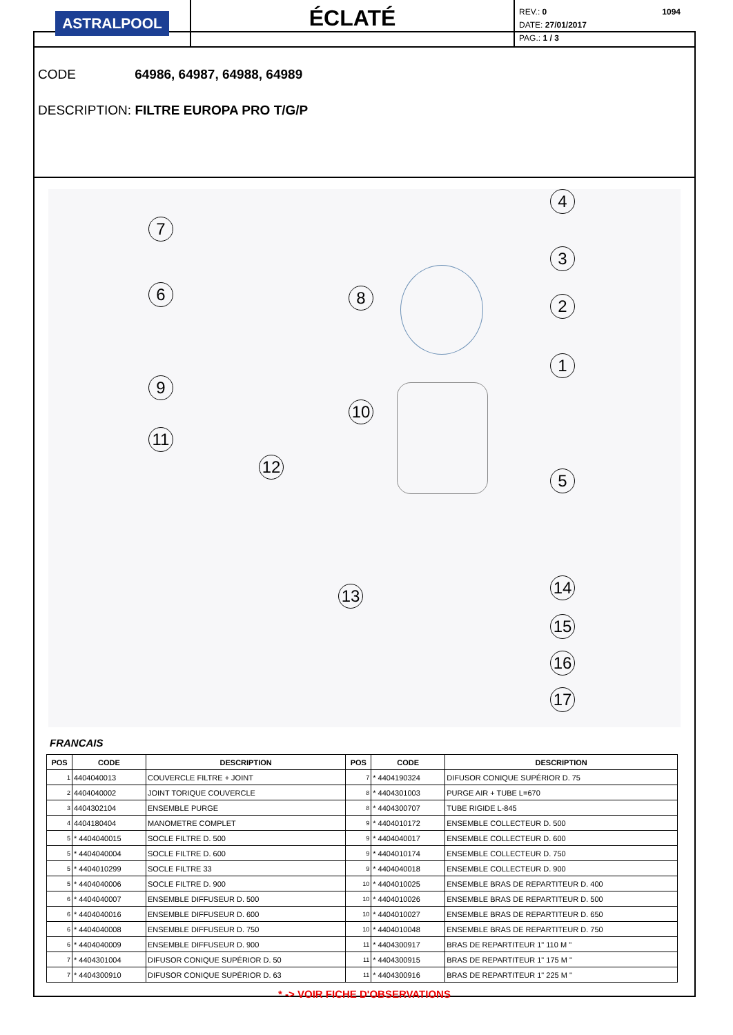ASTRALPOOL
ÉCLATÉ
1094 REV.: 0
DATE: 27/01/2017
PAG.: 1 / 3
CODE 64986, 64987, 64988, 64989
DESCRIPTION: FILTRE EUROPA PRO T/G/P
7
6
9
11
12
8
10
13
4
3
2
1
5
14
15
16
17
FRANCAIS
| POS | CODE | DESCRIPTION | POS | CODE | DESCRIPTION |
| --- | --- | --- | --- | --- | --- |
| 1 | 4404040013 | COUVERCLE FILTRE + JOINT | 7 | * 4404190324 | DIFUSOR CONIQUE SUPÉRIOR D. 75 |
| 2 | 4404040002 | JOINT TORIQUE COUVERCLE | 8 | * 4404301003 | PURGE AIR + TUBE L=670 |
| 3 | 4404302104 | ENSEMBLE PURGE | 8 | * 4404300707 | TUBE RIGIDE L-845 |
| 4 | 4404180404 | MANOMETRE COMPLET | 9 | * 4404010172 | ENSEMBLE COLLECTEUR D. 500 |
| 5 | * 4404040015 | SOCLE FILTRE D. 500 | 9 | * 4404040017 | ENSEMBLE COLLECTEUR D. 600 |
| 5 | * 4404040004 | SOCLE FILTRE D. 600 | 9 | * 4404010174 | ENSEMBLE COLLECTEUR D. 750 |
| 5 | * 4404010299 | SOCLE FILTRE 33 | 9 | * 4404040018 | ENSEMBLE COLLECTEUR D. 900 |
| 5 | * 4404040006 | SOCLE FILTRE D. 900 | 10 | * 4404010025 | ENSEMBLE BRAS DE REPARTITEUR D. 400 |
| 6 | * 4404040007 | ENSEMBLE DIFFUSEUR D. 500 | 10 | * 4404010026 | ENSEMBLE BRAS DE REPARTITEUR D. 500 |
| 6 | * 4404040016 | ENSEMBLE DIFFUSEUR D. 600 | 10 | * 4404010027 | ENSEMBLE BRAS DE REPARTITEUR D. 650 |
| 6 | * 4404040008 | ENSEMBLE DIFFUSEUR D. 750 | 10 | * 4404010048 | ENSEMBLE BRAS DE REPARTITEUR D. 750 |
| 6 | * 4404040009 | ENSEMBLE DIFFUSEUR D. 900 | 11 | * 4404300917 | BRAS DE REPARTITEUR 1" 110 M " |
| 7 | * 4404301004 | DIFUSOR CONIQUE SUPÉRIOR D. 50 | 11 | * 4404300915 | BRAS DE REPARTITEUR 1" 175 M " |
| 7 | * 4404300910 | DIFUSOR CONIQUE SUPÉRIOR D. 63 | 11 | * 4404300916 | BRAS DE REPARTITEUR 1" 225 M " |
* -> VOIR FICHE D'OBSERVATIONS